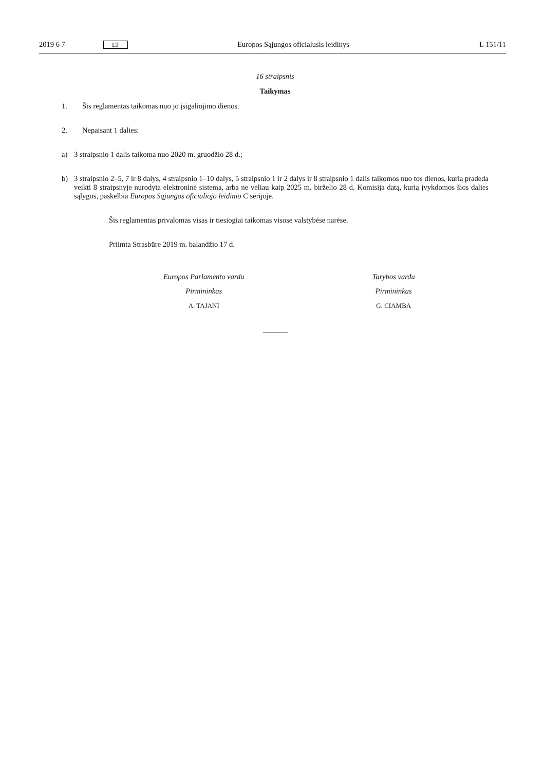2019 6 7 LT Europos Sąjungos oficialusis leidinys L 151/11
16 straipsnis
Taikymas
1. Šis reglamentas taikomas nuo jo įsigaliojimo dienos.
2. Nepaisant 1 dalies:
a) 3 straipsnio 1 dalis taikoma nuo 2020 m. gruodžio 28 d.;
b) 3 straipsnio 2–5, 7 ir 8 dalys, 4 straipsnio 1–10 dalys, 5 straipsnio 1 ir 2 dalys ir 8 straipsnio 1 dalis taikomos nuo tos dienos, kurią pradeda veikti 8 straipsnyje nurodyta elektroninė sistema, arba ne vėliau kaip 2025 m. birželio 28 d. Komisija datą, kurią įvykdomos šios dalies sąlygos, paskelbia Europos Sąjungos oficialiojo leidinio C serijoje.
Šis reglamentas privalomas visas ir tiesiogiai taikomas visose valstybėse narėse.
Priimta Strasbūre 2019 m. balandžio 17 d.
Europos Parlamento vardu
Pirmininkas
A. TAJANI
Tarybos vardu
Pirmininkas
G. CIAMBA